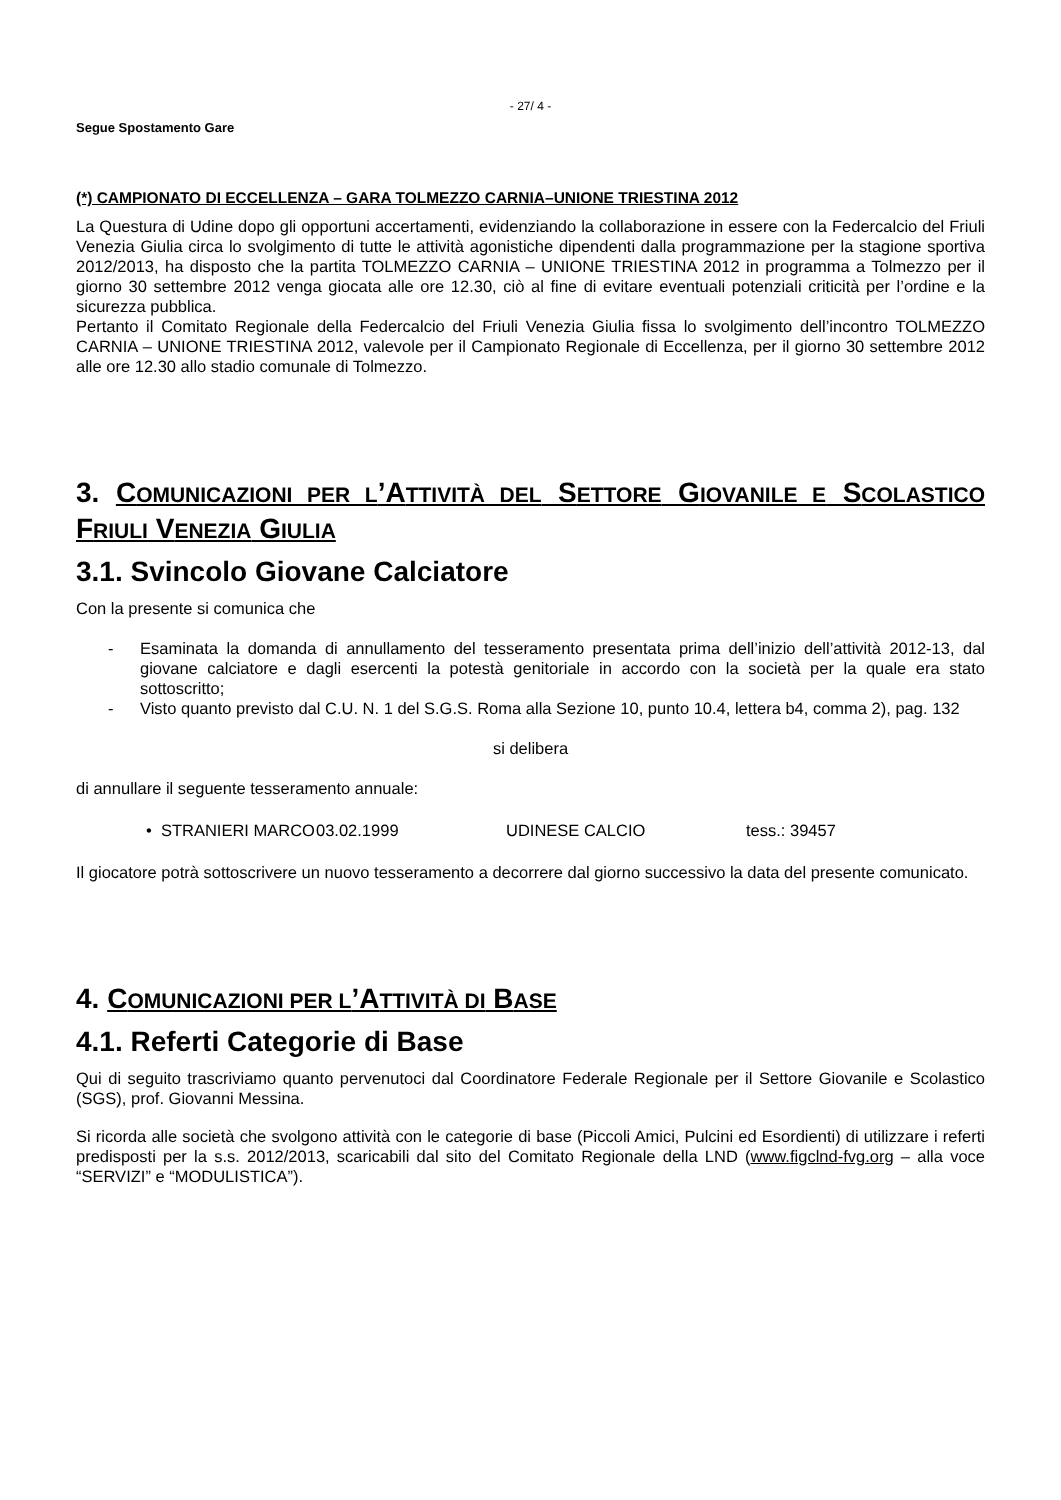- 27/ 4 -
Segue Spostamento Gare
(*) CAMPIONATO DI ECCELLENZA – GARA TOLMEZZO CARNIA–UNIONE TRIESTINA 2012
La Questura di Udine dopo gli opportuni accertamenti, evidenziando la collaborazione in essere con la Federcalcio del Friuli Venezia Giulia circa lo svolgimento di tutte le attività agonistiche dipendenti dalla programmazione per la stagione sportiva 2012/2013, ha disposto che la partita TOLMEZZO CARNIA – UNIONE TRIESTINA 2012 in programma a Tolmezzo per il giorno 30 settembre 2012 venga giocata alle ore 12.30, ciò al fine di evitare eventuali potenziali criticità per l’ordine e la sicurezza pubblica.
Pertanto il Comitato Regionale della Federcalcio del Friuli Venezia Giulia fissa lo svolgimento dell’incontro TOLMEZZO CARNIA – UNIONE TRIESTINA 2012, valevole per il Campionato Regionale di Eccellenza, per il giorno 30 settembre 2012 alle ore 12.30 allo stadio comunale di Tolmezzo.
3. COMUNICAZIONI PER L’ATTIVITÀ DEL SETTORE GIOVANILE E SCOLASTICO FRIULI VENEZIA GIULIA
3.1. Svincolo Giovane Calciatore
Con la presente si comunica che
-
Esaminata la domanda di annullamento del tesseramento presentata prima dell’inizio dell’attività 2012-13, dal giovane calciatore e dagli esercenti la potestà genitoriale in accordo con la società per la quale era stato sottoscritto;
-
Visto quanto previsto dal C.U. N. 1 del S.G.S. Roma alla Sezione 10, punto 10.4, lettera b4, comma 2), pag. 132
si delibera
di annullare il seguente tesseramento annuale:
• STRANIERI MARCO
03.02.1999 UDINESE CALCIO tess.: 39457
Il giocatore potrà sottoscrivere un nuovo tesseramento a decorrere dal giorno successivo la data del presente comunicato.
4. COMUNICAZIONI PER L’ATTIVITÀ DI BASE
4.1. Referti Categorie di Base
Qui di seguito trascriviamo quanto pervenutoci dal Coordinatore Federale Regionale per il Settore Giovanile e Scolastico (SGS), prof. Giovanni Messina.
Si ricorda alle società che svolgono attività con le categorie di base (Piccoli Amici, Pulcini ed Esordienti) di utilizzare i referti predisposti per la s.s. 2012/2013, scaricabili dal sito del Comitato Regionale della LND (www.figclnd-fvg.org – alla voce “SERVIZI” e “MODULISTICA”).